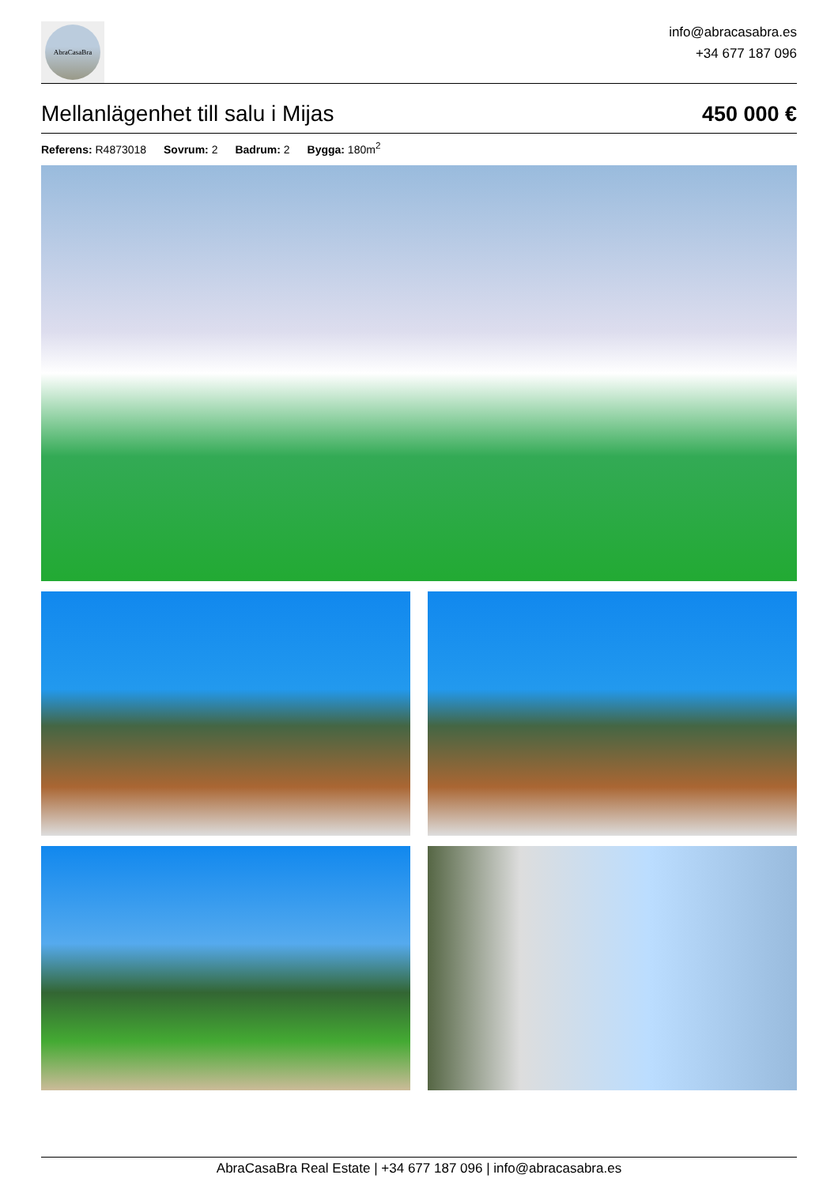AbraCasaBra
info@abracasabra.es
+34 677 187 096
Mellanlägenhet till salu i Mijas
450 000 €
Referens: R4873018 Sovrum: 2 Badrum: 2 Bygga: 180m<sup>2</sup>
AbraCasaBra Real Estate | +34 677 187 096 | info@abracasabra.es